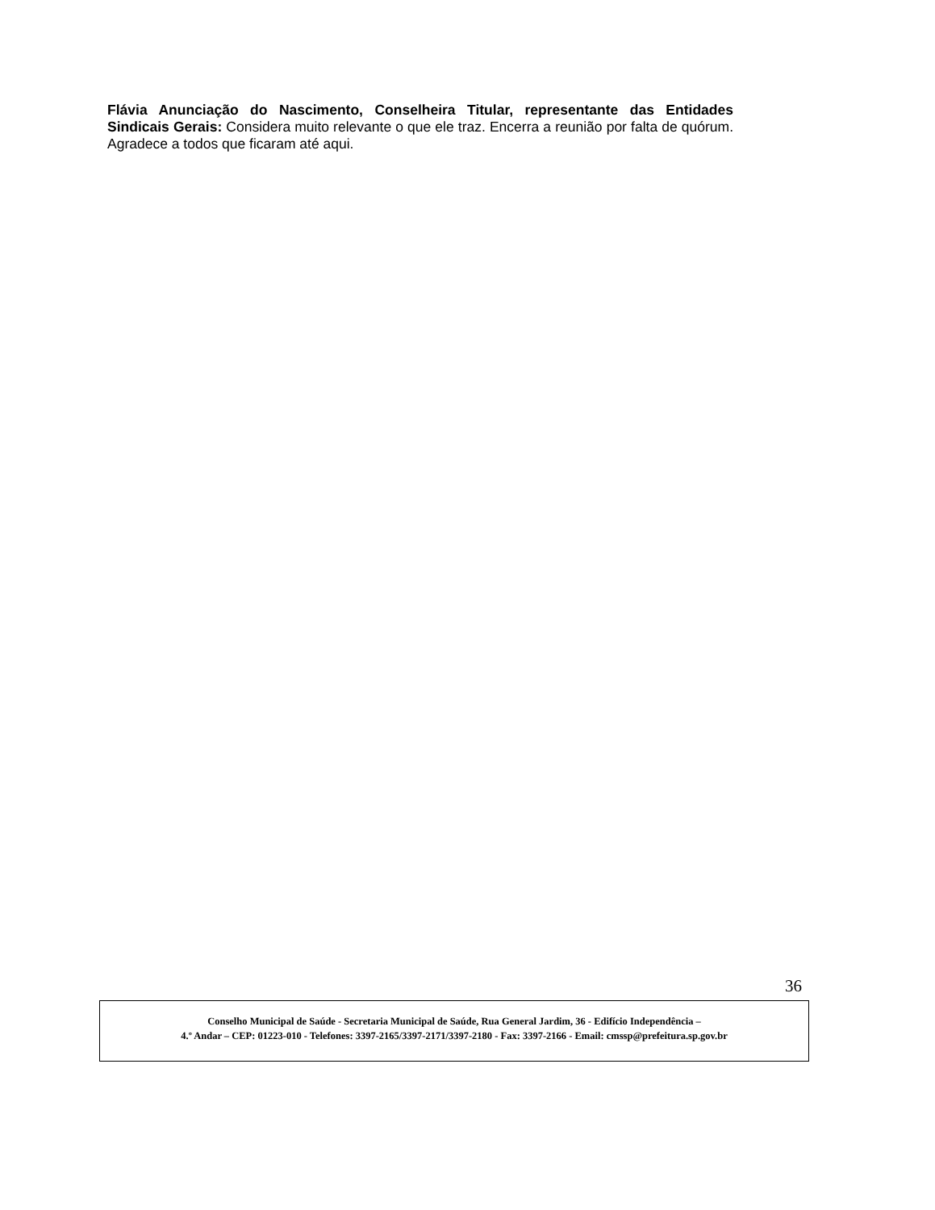Flávia Anunciação do Nascimento, Conselheira Titular, representante das Entidades Sindicais Gerais: Considera muito relevante o que ele traz. Encerra a reunião por falta de quórum. Agradece a todos que ficaram até aqui.
36
Conselho Municipal de Saúde - Secretaria Municipal de Saúde, Rua General Jardim, 36 - Edifício Independência –
4.º Andar – CEP: 01223-010 - Telefones: 3397-2165/3397-2171/3397-2180 - Fax: 3397-2166 - Email: cmssp@prefeitura.sp.gov.br